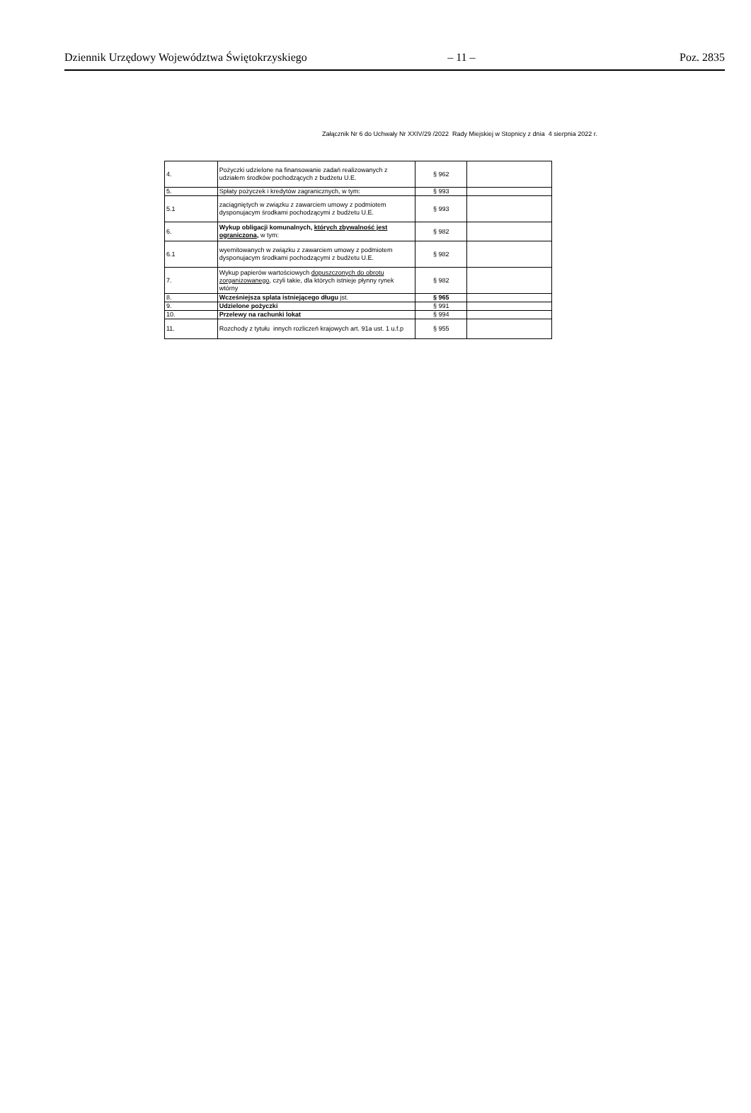Dziennik Urzędowy Województwa Świętokrzyskiego – 11 – Poz. 2835
Załącznik Nr 6 do Uchwały Nr XXIV/29 /2022 Rady Miejskiej w Stopnicy z dnia 4 sierpnia 2022 r.
| 4. | Pożyczki udzielone na finansowanie zadań realizowanych z udziałem środków pochodzących z budżetu U.E. | § 962 | |
| 5. | Spłaty pożyczek i kredytów zagranicznych, w tym: | § 993 | |
| 5.1 | zaciągniętych w związku z zawarciem umowy z podmiotem dysponujacym środkami pochodzącymi z budżetu U.E. | § 993 | |
| 6. | Wykup obligacji komunalnych, których zbywalność jest ograniczona , w tym: | § 982 | |
| 6.1 | wyemitowanych w związku z zawarciem umowy z podmiotem dysponujacym środkami pochodzącymi z budżetu U.E. | § 982 | |
| 7. | Wykup papierów wartościowych dopuszczonych do obrotu zorganizowanego , czyli takie, dla których istnieje płynny rynek wtórny | § 982 | |
| 8. | Wcześniejsza splata istniejącego długu jst. | § 965 | |
| 9. | Udzielone pożyczki | § 991 | |
| 10. | Przelewy na rachunki lokat | § 994 | |
| 11. | Rozchody z tytułu innych rozliczeń krajowych art. 91a ust. 1 u.f.p | § 955 | |